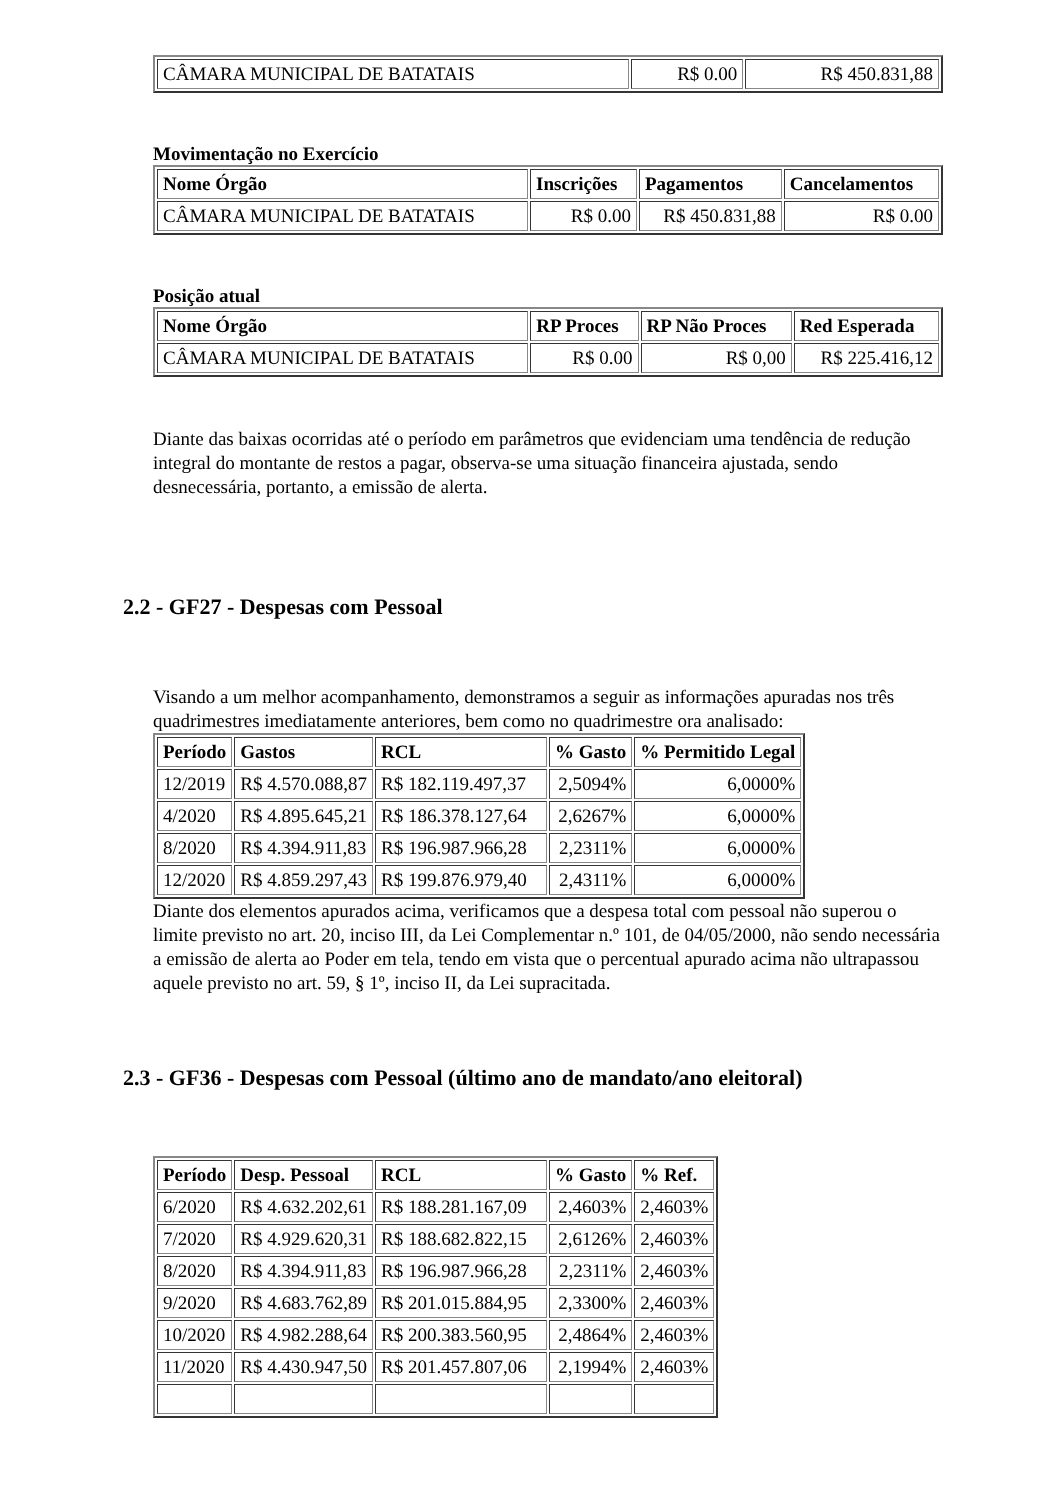| CÂMARA MUNICIPAL DE BATATAIS | R$ 0.00 | R$ 450.831,88 |
Movimentação no Exercício
| Nome Órgão | Inscrições | Pagamentos | Cancelamentos |
| --- | --- | --- | --- |
| CÂMARA MUNICIPAL DE BATATAIS | R$ 0.00 | R$ 450.831,88 | R$ 0.00 |
Posição atual
| Nome Órgão | RP Proces | RP Não Proces | Red Esperada |
| --- | --- | --- | --- |
| CÂMARA MUNICIPAL DE BATATAIS | R$ 0.00 | R$ 0,00 | R$ 225.416,12 |
Diante das baixas ocorridas até o período em parâmetros que evidenciam uma tendência de redução integral do montante de restos a pagar, observa-se uma situação financeira ajustada, sendo desnecessária, portanto, a emissão de alerta.
2.2 - GF27 - Despesas com Pessoal
Visando a um melhor acompanhamento, demonstramos a seguir as informações apuradas nos três quadrimestres imediatamente anteriores, bem como no quadrimestre ora analisado:
| Período | Gastos | RCL | % Gasto | % Permitido Legal |
| --- | --- | --- | --- | --- |
| 12/2019 | R$ 4.570.088,87 | R$ 182.119.497,37 | 2,5094% | 6,0000% |
| 4/2020 | R$ 4.895.645,21 | R$ 186.378.127,64 | 2,6267% | 6,0000% |
| 8/2020 | R$ 4.394.911,83 | R$ 196.987.966,28 | 2,2311% | 6,0000% |
| 12/2020 | R$ 4.859.297,43 | R$ 199.876.979,40 | 2,4311% | 6,0000% |
Diante dos elementos apurados acima, verificamos que a despesa total com pessoal não superou o limite previsto no art. 20, inciso III, da Lei Complementar n.º 101, de 04/05/2000, não sendo necessária a emissão de alerta ao Poder em tela, tendo em vista que o percentual apurado acima não ultrapassou aquele previsto no art. 59, § 1º, inciso II, da Lei supracitada.
2.3 - GF36 - Despesas com Pessoal (último ano de mandato/ano eleitoral)
| Período | Desp. Pessoal | RCL | % Gasto | % Ref. |
| --- | --- | --- | --- | --- |
| 6/2020 | R$ 4.632.202,61 | R$ 188.281.167,09 | 2,4603% | 2,4603% |
| 7/2020 | R$ 4.929.620,31 | R$ 188.682.822,15 | 2,6126% | 2,4603% |
| 8/2020 | R$ 4.394.911,83 | R$ 196.987.966,28 | 2,2311% | 2,4603% |
| 9/2020 | R$ 4.683.762,89 | R$ 201.015.884,95 | 2,3300% | 2,4603% |
| 10/2020 | R$ 4.982.288,64 | R$ 200.383.560,95 | 2,4864% | 2,4603% |
| 11/2020 | R$ 4.430.947,50 | R$ 201.457.807,06 | 2,1994% | 2,4603% |